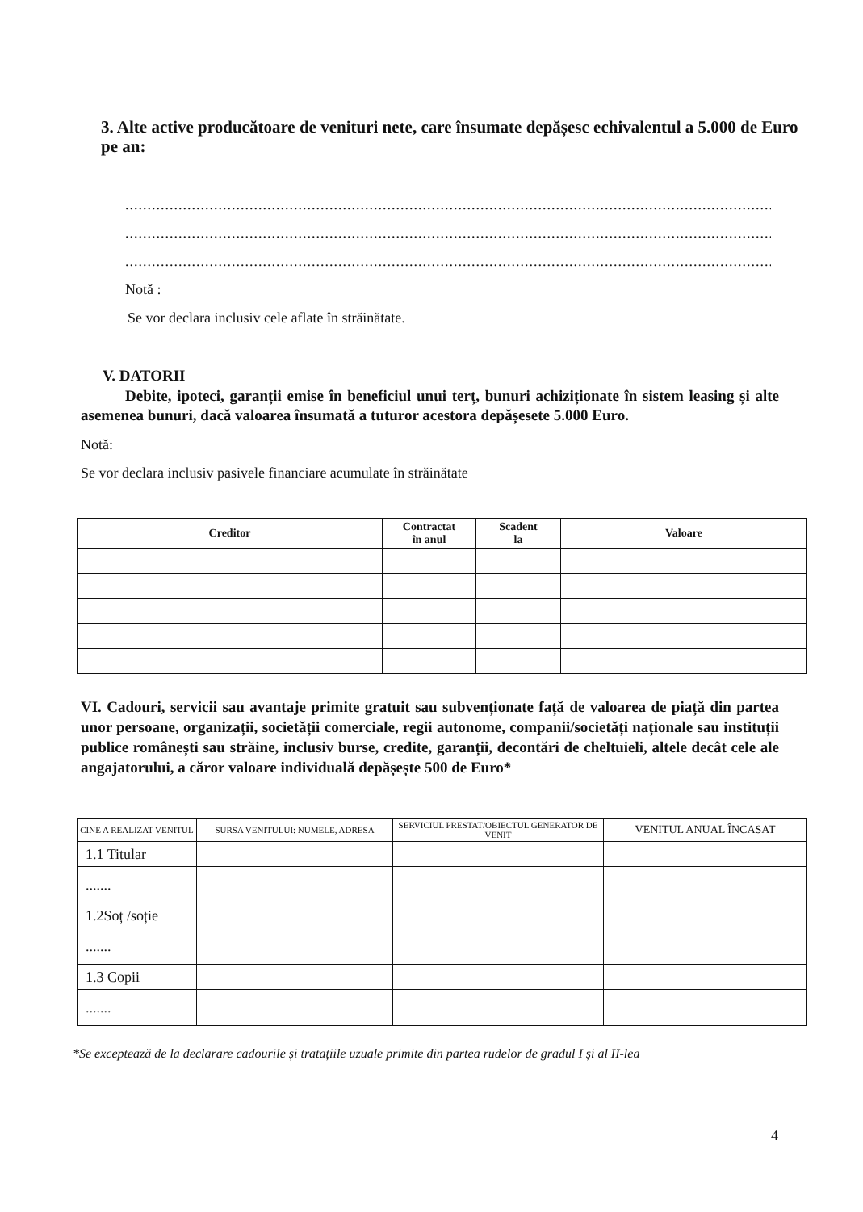3. Alte active producătoare de venituri nete, care însumate depășesc echivalentul a 5.000 de Euro pe an:
.......................................................................................................................................................................................
.......................................................................................................................................................................................
.......................................................................................................................................................................................
Notă :
Se vor declara inclusiv cele aflate în străinătate.
V. DATORII
Debite, ipoteci, garanții emise în beneficiul unui terț, bunuri achiziționate în sistem leasing și alte asemenea bunuri, dacă valoarea însumată a tuturor acestora depășesete 5.000 Euro.
Notă:
Se vor declara inclusiv pasivele financiare acumulate în străinătate
| Creditor | Contractat în anul | Scadent la | Valoare |
| --- | --- | --- | --- |
VI. Cadouri, servicii sau avantaje primite gratuit sau subvenționate față de valoarea de piață din partea unor persoane, organizații, societății comerciale, regii autonome, companii/societăți naționale sau instituții publice românești sau străine, inclusiv burse, credite, garanții, decontări de cheltuieli, altele decât cele ale angajatorului, a căror valoare individuală depășește 500 de Euro*
| CINE A REALIZAT VENITUL | SURSA VENITULUI: NUMELE, ADRESA | SERVICIUL PRESTAT/OBIECTUL GENERATOR DE VENIT | VENITUL ANUAL ÎNCASAT |
| --- | --- | --- | --- |
| 1.1 Titular | | | |
| ....... | | | |
| 1.2Soț /soție | | | |
| ....... | | | |
| 1.3 Copii | | | |
| ....... | | | |
*Se exceptează de la declarare cadourile și tratațiile uzuale primite din partea rudelor de gradul I și al II-lea
4